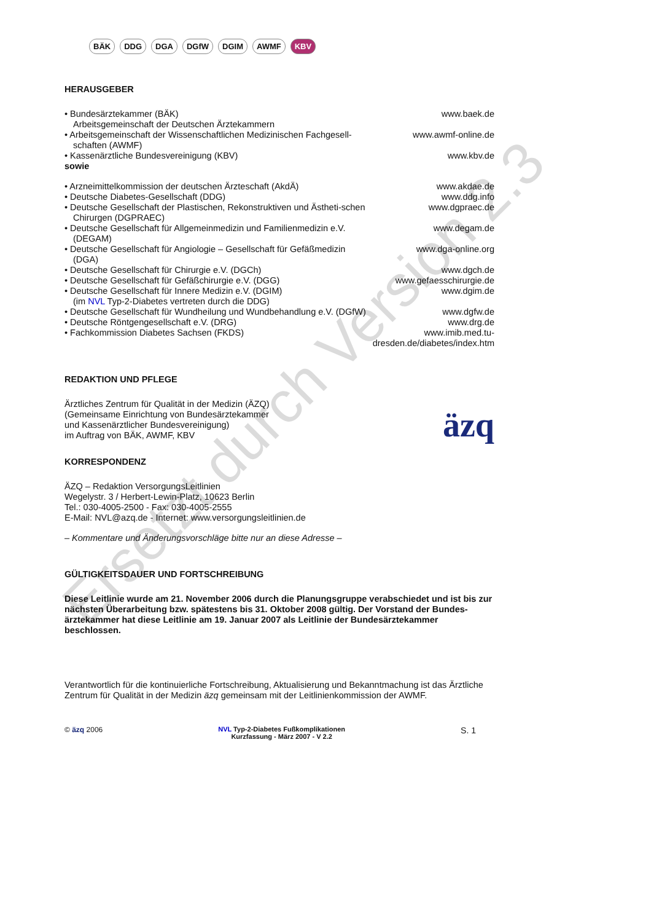BÄK DDG DGA DGfW DGIM AWMF KBV
HERAUSGEBER
• Bundesärztekammer (BÄK)
Arbeitsgemeinschaft der Deutschen Ärztekammern
www.baek.de
• Arbeitsgemeinschaft der Wissenschaftlichen Medizinischen Fachgesell-schaften (AWMF)
www.awmf-online.de
• Kassenärztliche Bundesvereinigung (KBV) www.kbv.de
sowie
• Arzneimittelkommission der deutschen Ärzteschaft (AkdÄ)
www.akdae.de
• Deutsche Diabetes-Gesellschaft (DDG) www.ddg.info
• Deutsche Gesellschaft der Plastischen, Rekonstruktiven und Ästheti-schen Chirurgen (DGPRAEC)
www.dgpraec.de
• Deutsche Gesellschaft für Allgemeinmedizin und Familienmedizin e.V. (DEGAM)
www.degam.de
• Deutsche Gesellschaft für Angiologie – Gesellschaft für Gefäßmedizin (DGA)
www.dga-online.org
• Deutsche Gesellschaft für Chirurgie e.V. (DGCh) www.dgch.de
• Deutsche Gesellschaft für Gefäßchirurgie e.V. (DGG) www.gefaesschirurgie.de
• Deutsche Gesellschaft für Innere Medizin e.V. (DGIM)
(im NVL Typ-2-Diabetes vertreten durch die DDG)
www.dgim.de
• Deutsche Gesellschaft für Wundheilung und Wundbehandlung e.V. (DGfW)
www.dgfw.de
• Deutsche Röntgengesellschaft e.V. (DRG) www.drg.de
• Fachkommission Diabetes Sachsen (FKDS) www.imib.med.tu-dresden.de/diabetes/index.htm
REDAKTION UND PFLEGE
Ärztliches Zentrum für Qualität in der Medizin (ÄZQ)
(Gemeinsame Einrichtung von Bundesärztekammer
und Kassenärztlicher Bundesvereinigung)
im Auftrag von BÄK, AWMF, KBV
äzq
KORRESPONDENZ
ÄZQ – Redaktion VersorgungsLeitlinien
Wegelystr. 3 / Herbert-Lewin-Platz, 10623 Berlin
Tel.: 030-4005-2500 - Fax: 030-4005-2555
E-Mail: NVL@azq.de - Internet: www.versorgungsleitlinien.de
– Kommentare und Änderungsvorschläge bitte nur an diese Adresse –
GÜLTIGKEITSDAUER UND FORTSCHREIBUNG
Diese Leitlinie wurde am 21. November 2006 durch die Planungsgruppe verabschiedet und ist bis zur nächsten Überarbeitung bzw. spätestens bis 31. Oktober 2008 gültig. Der Vorstand der Bundes-ärztekammer hat diese Leitlinie am 19. Januar 2007 als Leitlinie der Bundesärztekammer beschlossen.
Verantwortlich für die kontinuierliche Fortschreibung, Aktualisierung und Bekanntmachung ist das Ärztliche Zentrum für Qualität in der Medizin äzq gemeinsam mit der Leitlinienkommission der AWMF.
© äzq 2006 NVL Typ-2-Diabetes Fußkomplikationen
Kurzfassung - März 2007 - V 2.2
S. 1
Ersetzt durch Version 2.3